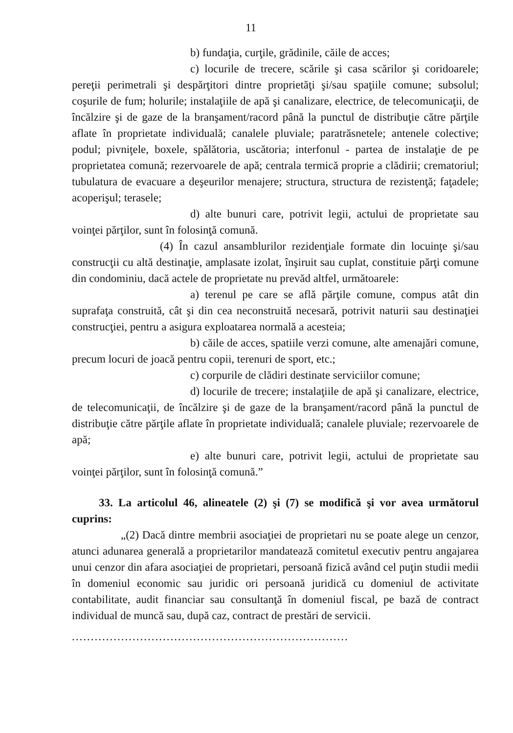11
b) fundaţia, curţile, grădinile, căile de acces;
c) locurile de trecere, scările şi casa scărilor şi coridoarele; pereţii perimetrali şi despărţitori dintre proprietăţi şi/sau spaţiile comune; subsolul; coşurile de fum; holurile; instalaţiile de apă şi canalizare, electrice, de telecomunicaţii, de încălzire şi de gaze de la branşament/racord până la punctul de distribuţie către părţile aflate în proprietate individuală; canalele pluviale; paratrăsnetele; antenele colective; podul; pivniţele, boxele, spălătoria, uscătoria; interfonul - partea de instalaţie de pe proprietatea comună; rezervoarele de apă; centrala termică proprie a clădirii; crematoriul; tubulatura de evacuare a deşeurilor menajere; structura, structura de rezistenţă; faţadele; acoperişul; terasele;
d) alte bunuri care, potrivit legii, actului de proprietate sau voinţei părţilor, sunt în folosinţă comună.
(4) În cazul ansamblurilor rezidenţiale formate din locuinţe şi/sau construcţii cu altă destinaţie, amplasate izolat, înşiruit sau cuplat, constituie părţi comune din condominiu, dacă actele de proprietate nu prevăd altfel, următoarele:
a) terenul pe care se află părţile comune, compus atât din suprafaţa construită, cât şi din cea neconstruită necesară, potrivit naturii sau destinaţiei construcţiei, pentru a asigura exploatarea normală a acesteia;
b) căile de acces, spatiile verzi comune, alte amenajări comune, precum locuri de joacă pentru copii, terenuri de sport, etc.;
c) corpurile de clădiri destinate serviciilor comune;
d) locurile de trecere; instalaţiile de apă şi canalizare, electrice, de telecomunicaţii, de încălzire şi de gaze de la branşament/racord până la punctul de distribuţie către părţile aflate în proprietate individuală; canalele pluviale; rezervoarele de apă;
e) alte bunuri care, potrivit legii, actului de proprietate sau voinţei părţilor, sunt în folosinţă comună.”
33. La articolul 46, alineatele (2) şi (7) se modifică şi vor avea următorul cuprins:
„(2) Dacă dintre membrii asociaţiei de proprietari nu se poate alege un cenzor, atunci adunarea generală a proprietarilor mandatează comitetul executiv pentru angajarea unui cenzor din afara asociaţiei de proprietari, persoană fizică având cel puţin studii medii în domeniul economic sau juridic ori persoană juridică cu domeniul de activitate contabilitate, audit financiar sau consultanţă în domeniul fiscal, pe bază de contract individual de muncă sau, după caz, contract de prestări de servicii.
.........................................................................